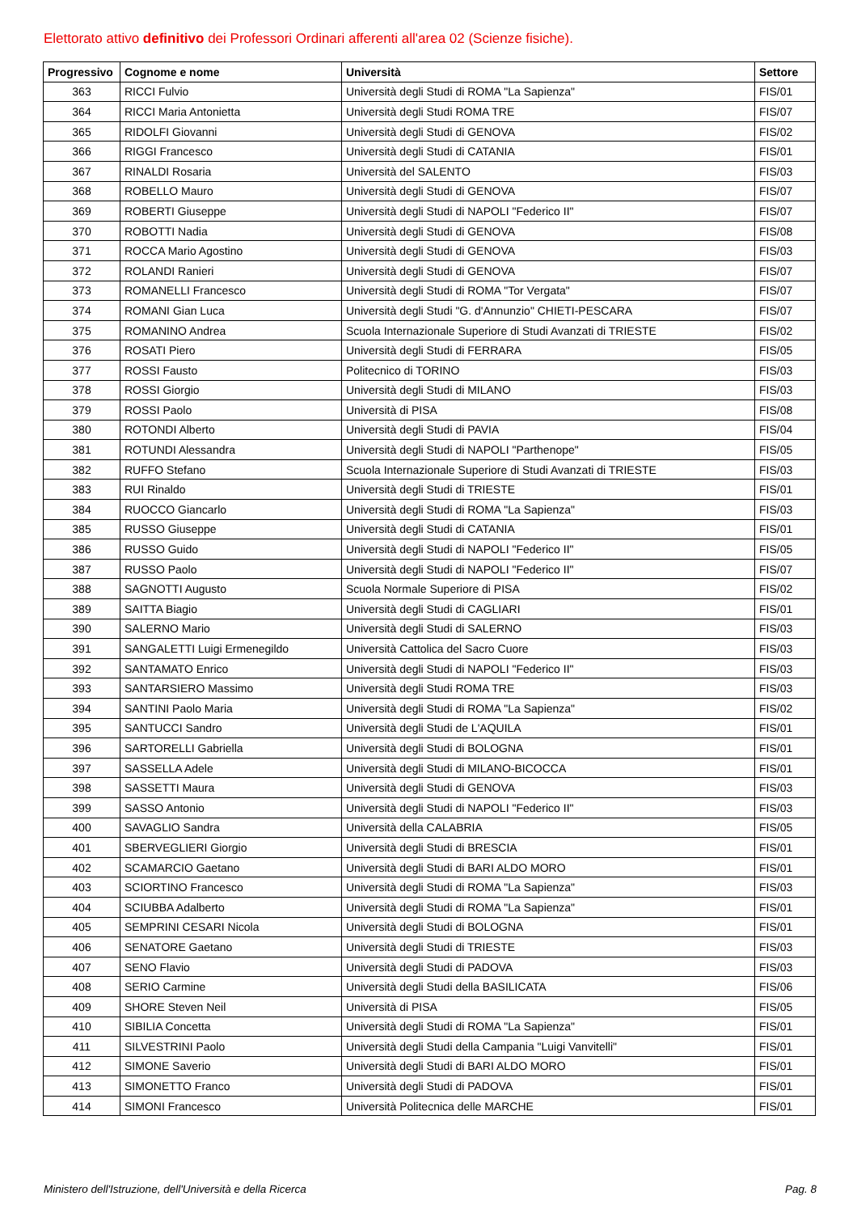Elettorato attivo definitivo dei Professori Ordinari afferenti all'area 02 (Scienze fisiche).
| Progressivo | Cognome e nome | Università | Settore |
| --- | --- | --- | --- |
| 363 | RICCI Fulvio | Università degli Studi di ROMA "La Sapienza" | FIS/01 |
| 364 | RICCI Maria Antonietta | Università degli Studi ROMA TRE | FIS/07 |
| 365 | RIDOLFI Giovanni | Università degli Studi di GENOVA | FIS/02 |
| 366 | RIGGI Francesco | Università degli Studi di CATANIA | FIS/01 |
| 367 | RINALDI Rosaria | Università del SALENTO | FIS/03 |
| 368 | ROBELLO Mauro | Università degli Studi di GENOVA | FIS/07 |
| 369 | ROBERTI Giuseppe | Università degli Studi di NAPOLI "Federico II" | FIS/07 |
| 370 | ROBOTTI Nadia | Università degli Studi di GENOVA | FIS/08 |
| 371 | ROCCA Mario Agostino | Università degli Studi di GENOVA | FIS/03 |
| 372 | ROLANDI Ranieri | Università degli Studi di GENOVA | FIS/07 |
| 373 | ROMANELLI Francesco | Università degli Studi di ROMA "Tor Vergata" | FIS/07 |
| 374 | ROMANI Gian Luca | Università degli Studi "G. d'Annunzio" CHIETI-PESCARA | FIS/07 |
| 375 | ROMANINO Andrea | Scuola Internazionale Superiore di Studi Avanzati di TRIESTE | FIS/02 |
| 376 | ROSATI Piero | Università degli Studi di FERRARA | FIS/05 |
| 377 | ROSSI Fausto | Politecnico di TORINO | FIS/03 |
| 378 | ROSSI Giorgio | Università degli Studi di MILANO | FIS/03 |
| 379 | ROSSI Paolo | Università di PISA | FIS/08 |
| 380 | ROTONDI Alberto | Università degli Studi di PAVIA | FIS/04 |
| 381 | ROTUNDI Alessandra | Università degli Studi di NAPOLI "Parthenope" | FIS/05 |
| 382 | RUFFO Stefano | Scuola Internazionale Superiore di Studi Avanzati di TRIESTE | FIS/03 |
| 383 | RUI Rinaldo | Università degli Studi di TRIESTE | FIS/01 |
| 384 | RUOCCO Giancarlo | Università degli Studi di ROMA "La Sapienza" | FIS/03 |
| 385 | RUSSO Giuseppe | Università degli Studi di CATANIA | FIS/01 |
| 386 | RUSSO Guido | Università degli Studi di NAPOLI "Federico II" | FIS/05 |
| 387 | RUSSO Paolo | Università degli Studi di NAPOLI "Federico II" | FIS/07 |
| 388 | SAGNOTTI Augusto | Scuola Normale Superiore di PISA | FIS/02 |
| 389 | SAITTA Biagio | Università degli Studi di CAGLIARI | FIS/01 |
| 390 | SALERNO Mario | Università degli Studi di SALERNO | FIS/03 |
| 391 | SANGALETTI Luigi Ermenegildo | Università Cattolica del Sacro Cuore | FIS/03 |
| 392 | SANTAMATO Enrico | Università degli Studi di NAPOLI "Federico II" | FIS/03 |
| 393 | SANTARSIERO Massimo | Università degli Studi ROMA TRE | FIS/03 |
| 394 | SANTINI Paolo Maria | Università degli Studi di ROMA "La Sapienza" | FIS/02 |
| 395 | SANTUCCI Sandro | Università degli Studi de L'AQUILA | FIS/01 |
| 396 | SARTORELLI Gabriella | Università degli Studi di BOLOGNA | FIS/01 |
| 397 | SASSELLA Adele | Università degli Studi di MILANO-BICOCCA | FIS/01 |
| 398 | SASSETTI Maura | Università degli Studi di GENOVA | FIS/03 |
| 399 | SASSO Antonio | Università degli Studi di NAPOLI "Federico II" | FIS/03 |
| 400 | SAVAGLIO Sandra | Università della CALABRIA | FIS/05 |
| 401 | SBERVEGLIERI Giorgio | Università degli Studi di BRESCIA | FIS/01 |
| 402 | SCAMARCIO Gaetano | Università degli Studi di BARI ALDO MORO | FIS/01 |
| 403 | SCIORTINO Francesco | Università degli Studi di ROMA "La Sapienza" | FIS/03 |
| 404 | SCIUBBA Adalberto | Università degli Studi di ROMA "La Sapienza" | FIS/01 |
| 405 | SEMPRINI CESARI Nicola | Università degli Studi di BOLOGNA | FIS/01 |
| 406 | SENATORE Gaetano | Università degli Studi di TRIESTE | FIS/03 |
| 407 | SENO Flavio | Università degli Studi di PADOVA | FIS/03 |
| 408 | SERIO Carmine | Università degli Studi della BASILICATA | FIS/06 |
| 409 | SHORE Steven Neil | Università di PISA | FIS/05 |
| 410 | SIBILIA Concetta | Università degli Studi di ROMA "La Sapienza" | FIS/01 |
| 411 | SILVESTRINI Paolo | Università degli Studi della Campania "Luigi Vanvitelli" | FIS/01 |
| 412 | SIMONE Saverio | Università degli Studi di BARI ALDO MORO | FIS/01 |
| 413 | SIMONETTO Franco | Università degli Studi di PADOVA | FIS/01 |
| 414 | SIMONI Francesco | Università Politecnica delle MARCHE | FIS/01 |
Ministero dell'Istruzione, dell'Università e della Ricerca
Pag. 8